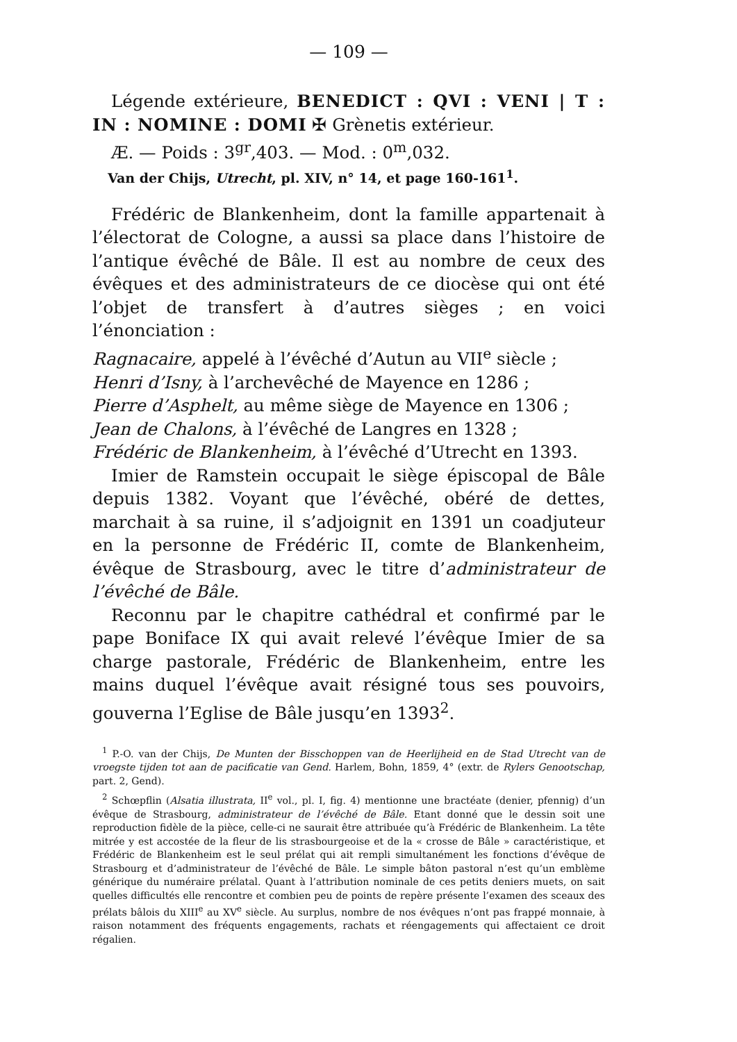— 109 —
Légende extérieure, BENEDICT : QVI : VENI | T : IN : NOMINE : DOMI ✠ Grènetis extérieur.
Æ. — Poids : 3<sup>gr</sup>,403. — Mod. : 0<sup>m</sup>,032.
Van der Chijs, Utrecht, pl. XIV, n° 14, et page 160-161<sup>1</sup>.
Frédéric de Blankenheim, dont la famille appartenait à l’électorat de Cologne, a aussi sa place dans l’histoire de l’antique évêché de Bâle. Il est au nombre de ceux des évêques et des administrateurs de ce diocèse qui ont été l’objet de transfert à d’autres sièges ; en voici l’énonciation :
Ragnacaire, appelé à l’évêché d’Autun au VII<sup>e</sup> siècle ;
Henri d’Isny, à l’archevêché de Mayence en 1286 ;
Pierre d’Asphelt, au même siège de Mayence en 1306 ;
Jean de Chalons, à l’évêché de Langres en 1328 ;
Frédéric de Blankenheim, à l’évêché d’Utrecht en 1393.
Imier de Ramstein occupait le siège épiscopal de Bâle depuis 1382. Voyant que l’évêché, obéré de dettes, marchait à sa ruine, il s’adjoignit en 1391 un coadjuteur en la personne de Frédéric II, comte de Blankenheim, évêque de Strasbourg, avec le titre d’administrateur de l’évêché de Bâle.
Reconnu par le chapitre cathédral et confirmé par le pape Boniface IX qui avait relevé l’évêque Imier de sa charge pastorale, Frédéric de Blankenheim, entre les mains duquel l’évêque avait résigné tous ses pouvoirs, gouverna l’Eglise de Bâle jusqu’en 1393<sup>2</sup>.
<sup>1</sup> P.-O. van der Chijs, De Munten der Bisschoppen van de Heerlijheid en de Stad Utrecht van de vroegste tijden tot aan de pacificatie van Gend. Harlem, Bohn, 1859, 4° (extr. de Rylers Genootschap, part. 2, Gend).
<sup>2</sup> Schœpflin (Alsatia illustrata, II<sup>e</sup> vol., pl. I, fig. 4) mentionne une bractéate (denier, pfennig) d’un évêque de Strasbourg, administrateur de l’évêché de Bâle. Etant donné que le dessin soit une reproduction fidèle de la pièce, celle-ci ne saurait être attribuée qu’à Frédéric de Blankenheim. La tête mitrée y est accostée de la fleur de lis strasbourgeoise et de la « crosse de Bâle » caractéristique, et Frédéric de Blankenheim est le seul prélat qui ait rempli simultanément les fonctions d’évêque de Strasbourg et d’administrateur de l’évêché de Bâle. Le simple bâton pastoral n’est qu’un emblème générique du numéraire prélatal. Quant à l’attribution nominale de ces petits deniers muets, on sait quelles difficultés elle rencontre et combien peu de points de repère présente l’examen des sceaux des prélats bâlois du XIII<sup>e</sup> au XV<sup>e</sup> siècle. Au surplus, nombre de nos évêques n’ont pas frappé monnaie, à raison notamment des fréquents engagements, rachats et réengagements qui affectaient ce droit régalien.